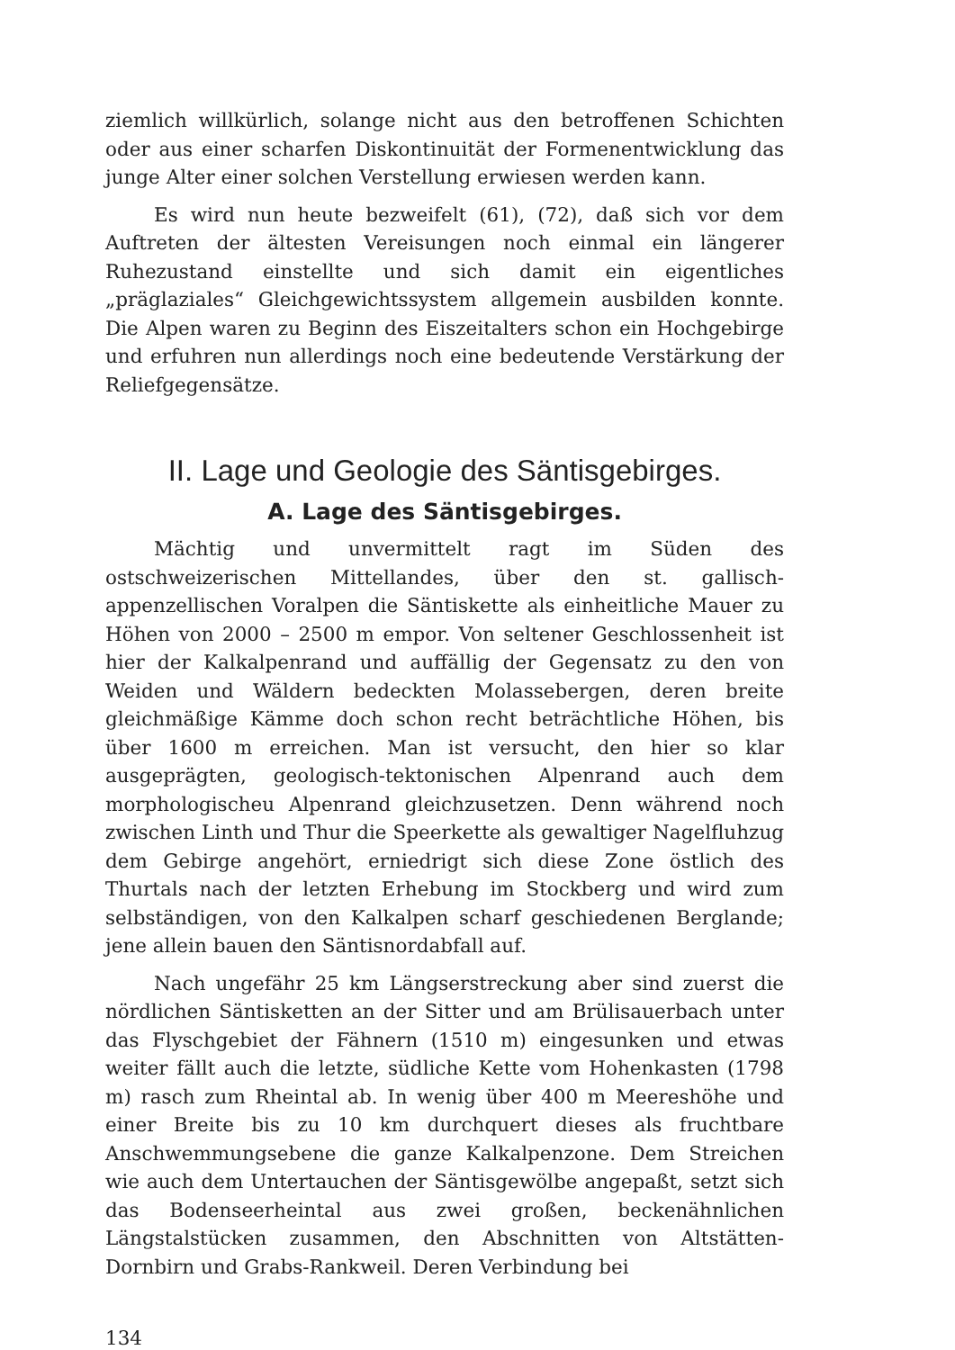ziemlich willkürlich, solange nicht aus den betroffenen Schichten oder aus einer scharfen Diskontinuität der Formenentwicklung das junge Alter einer solchen Verstellung erwiesen werden kann.
Es wird nun heute bezweifelt (61), (72), daß sich vor dem Auftreten der ältesten Vereisungen noch einmal ein längerer Ruhezustand einstellte und sich damit ein eigentliches „präglaziales“ Gleichgewichtssystem allgemein ausbilden konnte. Die Alpen waren zu Beginn des Eiszeitalters schon ein Hochgebirge und erfuhren nun allerdings noch eine bedeutende Verstärkung der Reliefgegensätze.
II. Lage und Geologie des Säntisgebirges.
A. Lage des Säntisgebirges.
Mächtig und unvermittelt ragt im Süden des ostschweizerischen Mittellandes, über den st. gallisch-appenzellischen Voralpen die Säntiskette als einheitliche Mauer zu Höhen von 2000 – 2500 m empor. Von seltener Geschlossenheit ist hier der Kalkalpenrand und auffällig der Gegensatz zu den von Weiden und Wäldern bedeckten Molassebergen, deren breite gleichmäßige Kämme doch schon recht beträchtliche Höhen, bis über 1600 m erreichen. Man ist versucht, den hier so klar ausgeprägten, geologisch-tektonischen Alpenrand auch dem morphologischeu Alpenrand gleichzusetzen. Denn während noch zwischen Linth und Thur die Speerkette als gewaltiger Nagelfluhzug dem Gebirge angehört, erniedrigt sich diese Zone östlich des Thurtals nach der letzten Erhebung im Stockberg und wird zum selbständigen, von den Kalkalpen scharf geschiedenen Berglande; jene allein bauen den Säntisnordabfall auf.
Nach ungefähr 25 km Längserstreckung aber sind zuerst die nördlichen Säntisketten an der Sitter und am Brülisauerbach unter das Flyschgebiet der Fähnern (1510 m) eingesunken und etwas weiter fällt auch die letzte, südliche Kette vom Hohenkasten (1798 m) rasch zum Rheintal ab. In wenig über 400 m Meereshöhe und einer Breite bis zu 10 km durchquert dieses als fruchtbare Anschwemmungsebene die ganze Kalkalpenzone. Dem Streichen wie auch dem Untertauchen der Säntisgewölbe angepaßt, setzt sich das Bodenseerheintal aus zwei großen, beckenähnlichen Längstalstücken zusammen, den Abschnitten von Altstätten-Dornbirn und Grabs-Rankweil. Deren Verbindung bei
134